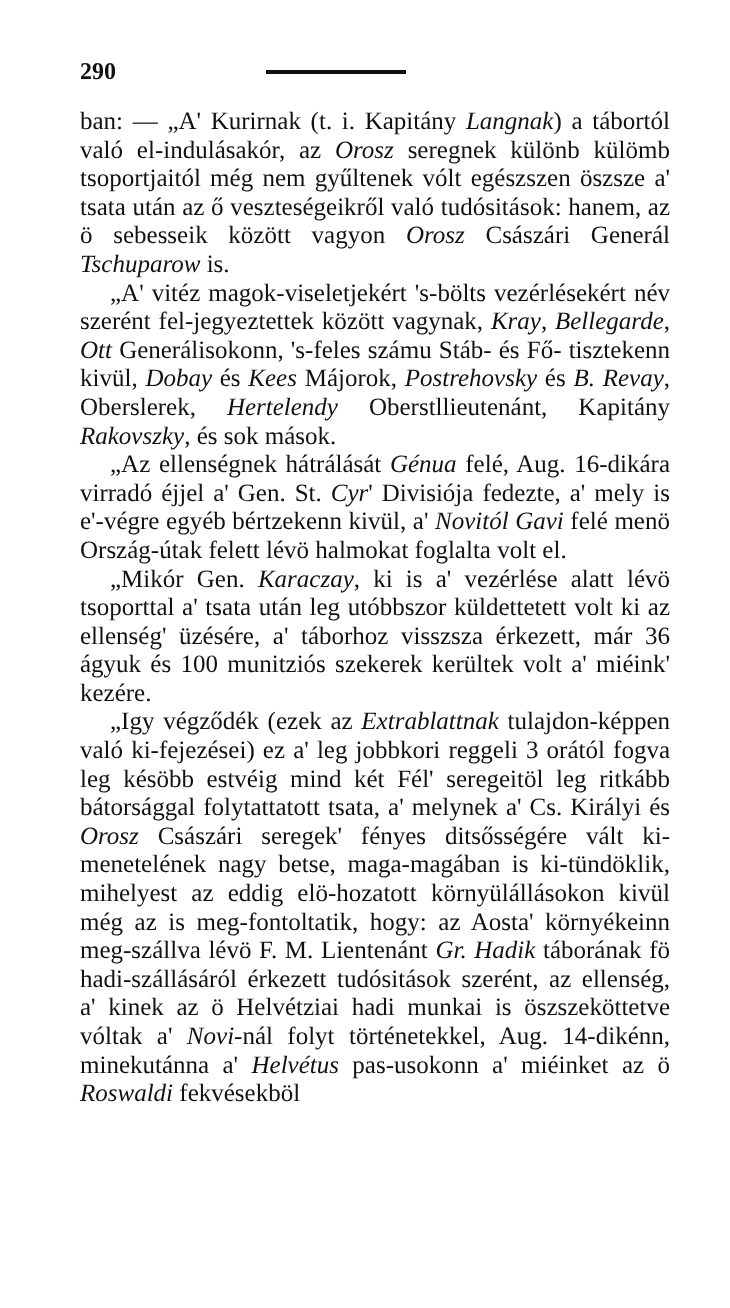290
ban: — „A' Kurirnak (t. i. Kapitány Langnak) a tábortól való el-indulásakór, az Orosz seregnek különb külömb tsoportjaitól még nem gyűltenek vólt egészszen öszsze a' tsata után az ő veszteségeikről való tudósitások: hanem, az ö sebesseik között vagyon Orosz Császári Generál Tschuparow is.
„A' vitéz magok-viseletjekért 's-bölts vezérlésekért név szerént fel-jegyeztettek között vagynak, Kray, Bellegarde, Ott Generálisokonn, 's-feles számu Stáb- és Fő- tisztekenn kivül, Dobay és Kees Májorok, Postrehovsky és B. Revay, Oberslerek, Hertelendy Oberstllieutenánt, Kapitány Rakovszky, és sok mások.
„Az ellenségnek hátrálását Génua felé, Aug. 16-dikára virradó éjjel a' Gen. St. Cyr' Divisiója fedezte, a' mely is e'-végre egyéb bértzekenn kivül, a' Novitól Gavi felé menö Ország-útak felett lévö halmokat foglalta volt el.
„Mikór Gen. Karaczay, ki is a' vezérlése alatt lévö tsoporttal a' tsata után leg utóbbszor küldettetett volt ki az ellenség' üzésére, a' táborhoz visszsza érkezett, már 36 ágyuk és 100 munitziós szekerek kerültek volt a' miéink' kezére.
„Igy végződék (ezek az Extrablattnak tulajdon-képpen való ki-fejezései) ez a' leg jobbkori reggeli 3 orától fogva leg késöbb estvéig mind két Fél' seregeitöl leg ritkább bátorsággal folytattatott tsata, a' melynek a' Cs. Királyi és Orosz Császári seregek' fényes ditsősségére vált ki-menetelének nagy betse, maga-magában is ki-tündöklik, mihelyest az eddig elö-hozatott környülállásokon kivül még az is meg-fontoltatik, hogy: az Aosta' környékeinn meg-szállva lévö F. M. Lientenánt Gr. Hadik táborának fö hadi-szállásáról érkezett tudósitások szerént, az ellenség, a' kinek az ö Helvétziai hadi munkai is öszszeköttetve vóltak a' Novi-nál folyt történetekkel, Aug. 14-dikénn, minekutánna a' Helvétus pas-usokonn a' miéinket az ö Roswaldi fekvésekböl